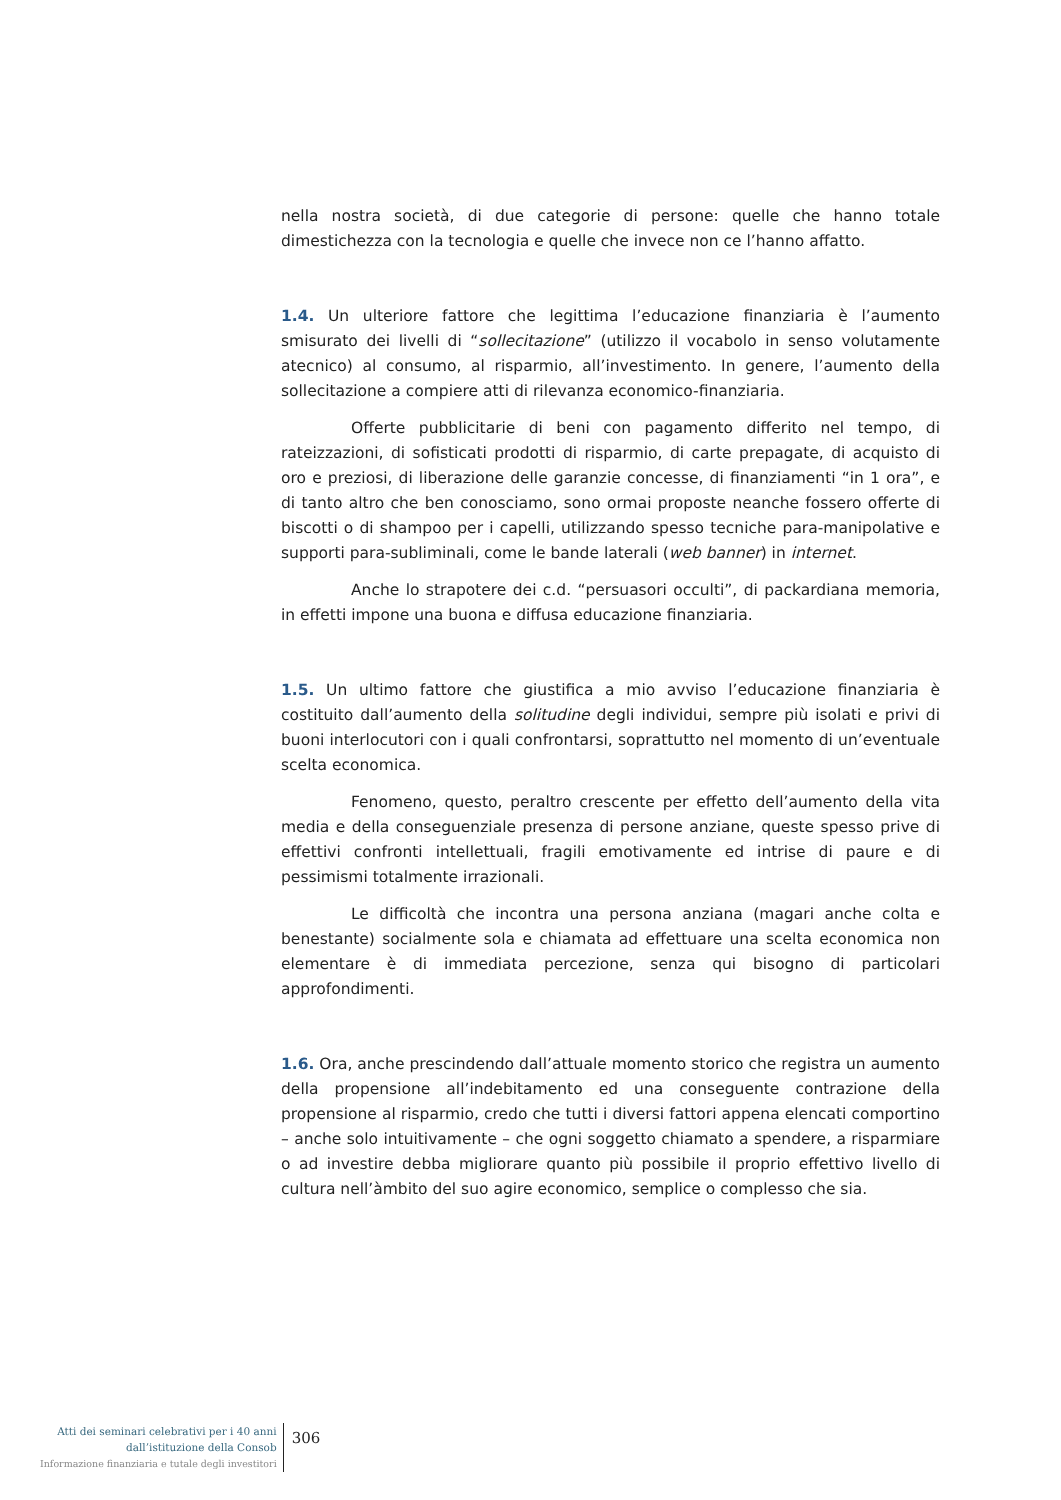nella nostra società, di due categorie di persone: quelle che hanno totale dimestichezza con la tecnologia e quelle che invece non ce l’hanno affatto.
1.4. Un ulteriore fattore che legittima l’educazione finanziaria è l’aumento smisurato dei livelli di “sollecitazione” (utilizzo il vocabolo in senso volutamente atecnico) al consumo, al risparmio, all’investimento. In genere, l’aumento della sollecitazione a compiere atti di rilevanza economico-finanziaria.
Offerte pubblicitarie di beni con pagamento differito nel tempo, di rateizzazioni, di sofisticati prodotti di risparmio, di carte prepagate, di acquisto di oro e preziosi, di liberazione delle garanzie concesse, di finanziamenti “in 1 ora”, e di tanto altro che ben conosciamo, sono ormai proposte neanche fossero offerte di biscotti o di shampoo per i capelli, utilizzando spesso tecniche para-manipolative e supporti para-subliminali, come le bande laterali (web banner) in internet.
Anche lo strapotere dei c.d. “persuasori occulti”, di packardiana memoria, in effetti impone una buona e diffusa educazione finanziaria.
1.5. Un ultimo fattore che giustifica a mio avviso l’educazione finanziaria è costituito dall’aumento della solitudine degli individui, sempre più isolati e privi di buoni interlocutori con i quali confrontarsi, soprattutto nel momento di un’eventuale scelta economica.
Fenomeno, questo, peraltro crescente per effetto dell’aumento della vita media e della conseguenziale presenza di persone anziane, queste spesso prive di effettivi confronti intellettuali, fragili emotivamente ed intrise di paure e di pessimismi totalmente irrazionali.
Le difficoltà che incontra una persona anziana (magari anche colta e benestante) socialmente sola e chiamata ad effettuare una scelta economica non elementare è di immediata percezione, senza qui bisogno di particolari approfondimenti.
1.6. Ora, anche prescindendo dall’attuale momento storico che registra un aumento della propensione all’indebitamento ed una conseguente contrazione della propensione al risparmio, credo che tutti i diversi fattori appena elencati comportino – anche solo intuitivamente – che ogni soggetto chiamato a spendere, a risparmiare o ad investire debba migliorare quanto più possibile il proprio effettivo livello di cultura nell’àmbito del suo agire economico, semplice o complesso che sia.
Atti dei seminari celebrativi per i 40 anni
dall’istituzione della Consob
Informazione finanziaria e tutale degli investitori
306